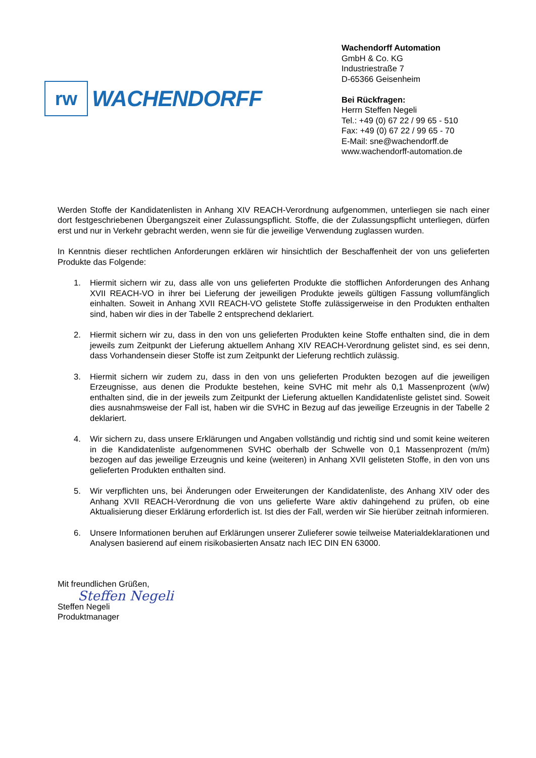rw
WACHENDORFF
Wachendorff Automation
GmbH & Co. KG
Industriestraße 7
D-65366 Geisenheim
Bei Rückfragen:
Herrn Steffen Negeli
Tel.: +49 (0) 67 22 / 99 65 - 510
Fax: +49 (0) 67 22 / 99 65 - 70
E-Mail: sne@wachendorff.de
www.wachendorff-automation.de
Werden Stoffe der Kandidatenlisten in Anhang XIV REACH-Verordnung aufgenommen, unterliegen sie nach einer dort festgeschriebenen Übergangszeit einer Zulassungspflicht. Stoffe, die der Zulassungspflicht unterliegen, dürfen erst und nur in Verkehr gebracht werden, wenn sie für die jeweilige Verwendung zuglassen wurden.
In Kenntnis dieser rechtlichen Anforderungen erklären wir hinsichtlich der Beschaffenheit der von uns gelieferten Produkte das Folgende:
1. Hiermit sichern wir zu, dass alle von uns gelieferten Produkte die stofflichen Anforderungen des Anhang XVII REACH-VO in ihrer bei Lieferung der jeweiligen Produkte jeweils gültigen Fassung vollumfänglich einhalten. Soweit in Anhang XVII REACH-VO gelistete Stoffe zulässigerweise in den Produkten enthalten sind, haben wir dies in der Tabelle 2 entsprechend deklariert.
2. Hiermit sichern wir zu, dass in den von uns gelieferten Produkten keine Stoffe enthalten sind, die in dem jeweils zum Zeitpunkt der Lieferung aktuellem Anhang XIV REACH-Verordnung gelistet sind, es sei denn, dass Vorhandensein dieser Stoffe ist zum Zeitpunkt der Lieferung rechtlich zulässig.
3. Hiermit sichern wir zudem zu, dass in den von uns gelieferten Produkten bezogen auf die jeweiligen Erzeugnisse, aus denen die Produkte bestehen, keine SVHC mit mehr als 0,1 Massenprozent (w/w) enthalten sind, die in der jeweils zum Zeitpunkt der Lieferung aktuellen Kandidatenliste gelistet sind. Soweit dies ausnahmsweise der Fall ist, haben wir die SVHC in Bezug auf das jeweilige Erzeugnis in der Tabelle 2 deklariert.
4. Wir sichern zu, dass unsere Erklärungen und Angaben vollständig und richtig sind und somit keine weiteren in die Kandidatenliste aufgenommenen SVHC oberhalb der Schwelle von 0,1 Massenprozent (m/m) bezogen auf das jeweilige Erzeugnis und keine (weiteren) in Anhang XVII gelisteten Stoffe, in den von uns gelieferten Produkten enthalten sind.
5. Wir verpflichten uns, bei Änderungen oder Erweiterungen der Kandidatenliste, des Anhang XIV oder des Anhang XVII REACH-Verordnung die von uns gelieferte Ware aktiv dahingehend zu prüfen, ob eine Aktualisierung dieser Erklärung erforderlich ist. Ist dies der Fall, werden wir Sie hierüber zeitnah informieren.
6. Unsere Informationen beruhen auf Erklärungen unserer Zulieferer sowie teilweise Materialdeklarationen und Analysen basierend auf einem risikobasierten Ansatz nach IEC DIN EN 63000.
Mit freundlichen Grüßen,
Steffen Negeli
Steffen Negeli
Produktmanager